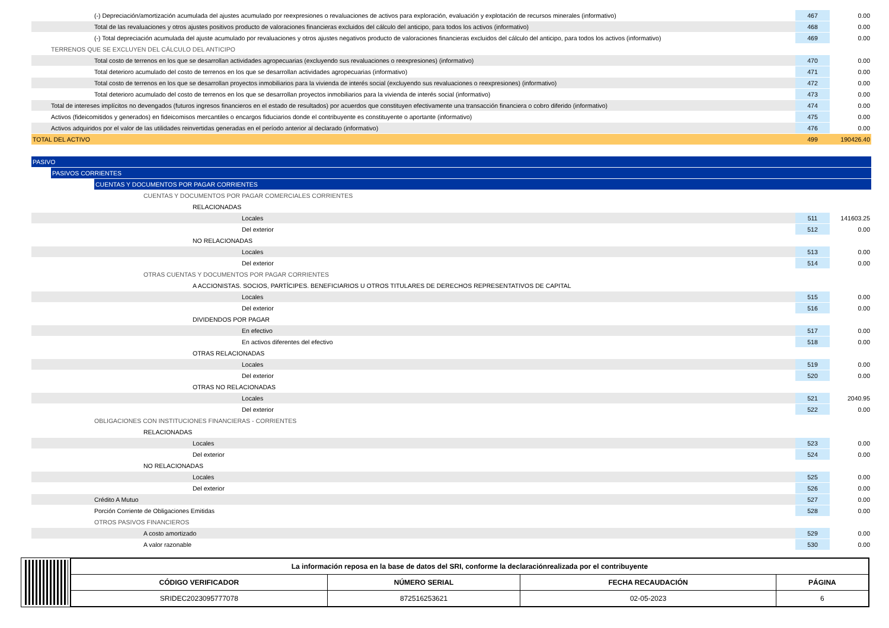| (-) Depreciación/amortización acumulada del ajustes acumulado por reexpresiones o revaluaciones de activos para exploración, evaluación y explotación de recursos minerales (informativo) | 467 | 0.00 |
| Total de las revaluaciones y otros ajustes positivos producto de valoraciones financieras excluidos del cálculo del anticipo, para todos los activos (informativo) | 468 | 0.00 |
| (-) Total depreciación acumulada del ajuste acumulado por revaluaciones y otros ajustes negativos producto de valoraciones financieras excluidos del cálculo del anticipo, para todos los activos (informativo) | 469 | 0.00 |
| TERRENOS QUE SE EXCLUYEN DEL CÁLCULO DEL ANTICIPO | | |
| Total costo de terrenos en los que se desarrollan actividades agropecuarias (excluyendo sus revaluaciones o reexpresiones) (informativo) | 470 | 0.00 |
| Total deterioro acumulado del costo de terrenos en los que se desarrollan actividades agropecuarias (informativo) | 471 | 0.00 |
| Total costo de terrenos en los que se desarrollan proyectos inmobiliarios para la vivienda de interés social (excluyendo sus revaluaciones o reexpresiones) (informativo) | 472 | 0.00 |
| Total deterioro acumulado del costo de terrenos en los que se desarrollan proyectos inmobiliarios para la vivienda de interés social (informativo) | 473 | 0.00 |
| Total de intereses implícitos no devengados (futuros ingresos financieros en el estado de resultados) por acuerdos que constituyen efectivamente una transacción financiera o cobro diferido (informativo) | 474 | 0.00 |
| Activos (fideicomitidos y generados) en fideicomisos mercantiles o encargos fiduciarios donde el contribuyente es constituyente o aportante (informativo) | 475 | 0.00 |
| Activos adquiridos por el valor de las utilidades reinvertidas generadas en el período anterior al declarado (informativo) | 476 | 0.00 |
| TOTAL DEL ACTIVO | 499 | 190426.40 |
| PASIVO | | |
| PASIVOS CORRIENTES | | |
| CUENTAS Y DOCUMENTOS POR PAGAR CORRIENTES | | |
| CUENTAS Y DOCUMENTOS POR PAGAR COMERCIALES CORRIENTES | | |
| RELACIONADAS | | |
| Locales | 511 | 141603.25 |
| Del exterior | 512 | 0.00 |
| NO RELACIONADAS | | |
| Locales | 513 | 0.00 |
| Del exterior | 514 | 0.00 |
| OTRAS CUENTAS Y DOCUMENTOS POR PAGAR CORRIENTES | | |
| A ACCIONISTAS. SOCIOS, PARTÍCIPES. BENEFICIARIOS U OTROS TITULARES DE DERECHOS REPRESENTATIVOS DE CAPITAL | | |
| Locales | 515 | 0.00 |
| Del exterior | 516 | 0.00 |
| DIVIDENDOS POR PAGAR | | |
| En efectivo | 517 | 0.00 |
| En activos diferentes del efectivo | 518 | 0.00 |
| OTRAS RELACIONADAS | | |
| Locales | 519 | 0.00 |
| Del exterior | 520 | 0.00 |
| OTRAS NO RELACIONADAS | | |
| Locales | 521 | 2040.95 |
| Del exterior | 522 | 0.00 |
| OBLIGACIONES CON INSTITUCIONES FINANCIERAS - CORRIENTES | | |
| RELACIONADAS | | |
| Locales | 523 | 0.00 |
| Del exterior | 524 | 0.00 |
| NO RELACIONADAS | | |
| Locales | 525 | 0.00 |
| Del exterior | 526 | 0.00 |
| Crédito A Mutuo | 527 | 0.00 |
| Porción Corriente de Obligaciones Emitidas | 528 | 0.00 |
| OTROS PASIVOS FINANCIEROS | | |
| A costo amortizado | 529 | 0.00 |
| A valor razonable | 530 | 0.00 |
| La información reposa en la base de datos del SRI, conforme la declaraciónrealizada por el contribuyente | | | |
| --- | --- | --- | --- |
| CÓDIGO VERIFICADOR | NÚMERO SERIAL | FECHA RECAUDACIÓN | PÁGINA |
| SRIDEC2023095777078 | 872516253621 | 02-05-2023 | 6 |